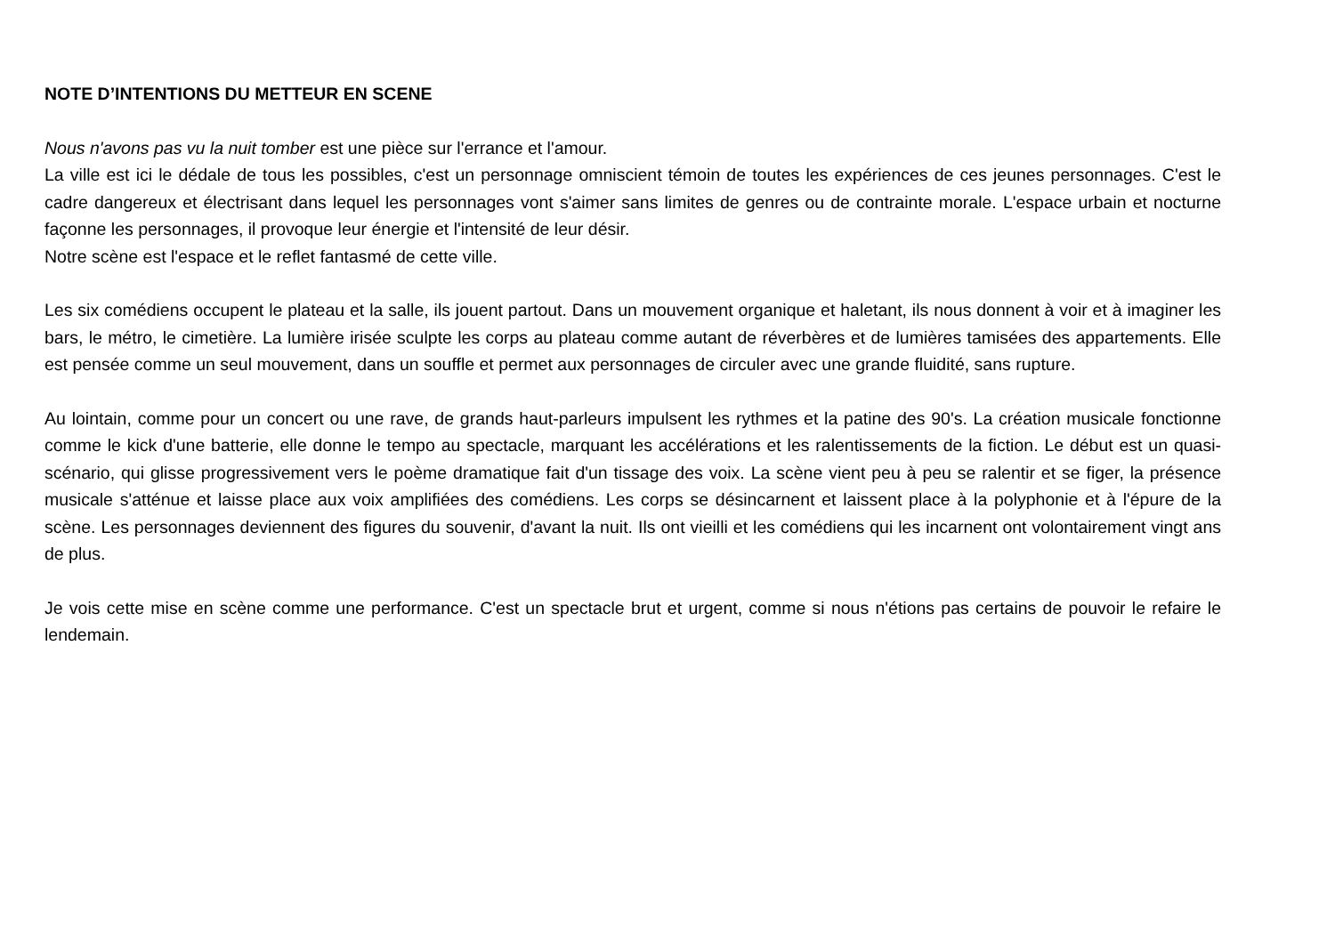NOTE D’INTENTIONS DU METTEUR EN SCENE
Nous n'avons pas vu la nuit tomber est une pièce sur l'errance et l'amour.
La ville est ici le dédale de tous les possibles, c'est un personnage omniscient témoin de toutes les expériences de ces jeunes personnages. C'est le cadre dangereux et électrisant dans lequel les personnages vont s'aimer sans limites de genres ou de contrainte morale. L'espace urbain et nocturne façonne les personnages, il provoque leur énergie et l'intensité de leur désir.
Notre scène est l'espace et le reflet fantasmé de cette ville.
Les six comédiens occupent le plateau et la salle, ils jouent partout. Dans un mouvement organique et haletant, ils nous donnent à voir et à imaginer les bars, le métro, le cimetière. La lumière irisée sculpte les corps au plateau comme autant de réverbères et de lumières tamisées des appartements. Elle est pensée comme un seul mouvement, dans un souffle et permet aux personnages de circuler avec une grande fluidité, sans rupture.
Au lointain, comme pour un concert ou une rave, de grands haut-parleurs impulsent les rythmes et la patine des 90's. La création musicale fonctionne comme le kick d'une batterie, elle donne le tempo au spectacle, marquant les accélérations et les ralentissements de la fiction. Le début est un quasi-scénario, qui glisse progressivement vers le poème dramatique fait d'un tissage des voix. La scène vient peu à peu se ralentir et se figer, la présence musicale s'atténue et laisse place aux voix amplifiées des comédiens. Les corps se désincarnent et laissent place à la polyphonie et à l'épure de la scène. Les personnages deviennent des figures du souvenir, d'avant la nuit. Ils ont vieilli et les comédiens qui les incarnent ont volontairement vingt ans de plus.
Je vois cette mise en scène comme une performance. C'est un spectacle brut et urgent, comme si nous n'étions pas certains de pouvoir le refaire le lendemain.